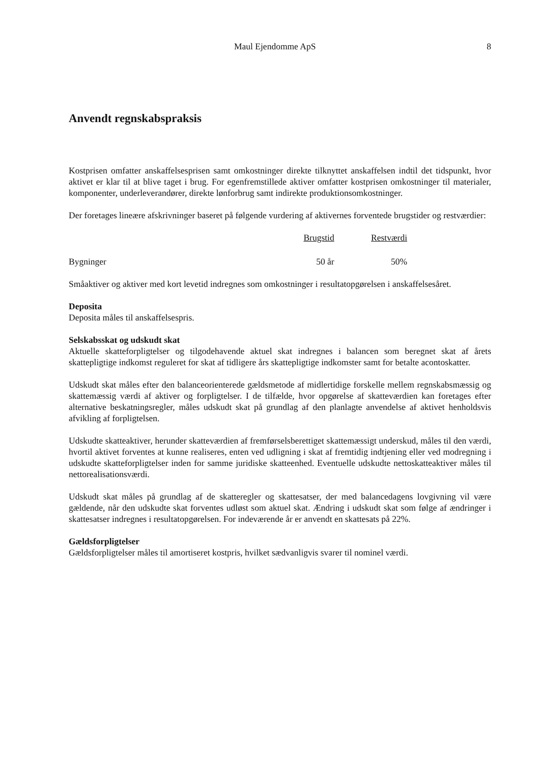Maul Ejendomme ApS 8
Anvendt regnskabspraksis
Kostprisen omfatter anskaffelsesprisen samt omkostninger direkte tilknyttet anskaffelsen indtil det tidspunkt, hvor aktivet er klar til at blive taget i brug. For egenfremstillede aktiver omfatter kostprisen omkostninger til materialer, komponenter, underleverandører, direkte lønforbrug samt indirekte produktionsomkostninger.
Der foretages lineære afskrivninger baseret på følgende vurdering af aktivernes forventede brugstider og restværdier:
| | Brugstid | Restværdi |
| --- | --- | --- |
| Bygninger | 50 år | 50% |
Småaktiver og aktiver med kort levetid indregnes som omkostninger i resultatopgørelsen i anskaffelsesåret.
Deposita
Deposita måles til anskaffelsespris.
Selskabsskat og udskudt skat
Aktuelle skatteforpligtelser og tilgodehavende aktuel skat indregnes i balancen som beregnet skat af årets skattepligtige indkomst reguleret for skat af tidligere års skattepligtige indkomster samt for betalte acontoskatter.
Udskudt skat måles efter den balanceorienterede gældsmetode af midlertidige forskelle mellem regnskabsmæssig og skattemæssig værdi af aktiver og forpligtelser. I de tilfælde, hvor opgørelse af skatteværdien kan foretages efter alternative beskatningsregler, måles udskudt skat på grundlag af den planlagte anvendelse af aktivet henholdsvis afvikling af forpligtelsen.
Udskudte skatteaktiver, herunder skatteværdien af fremførselsberettiget skattemæssigt underskud, måles til den værdi, hvortil aktivet forventes at kunne realiseres, enten ved udligning i skat af fremtidig indtjening eller ved modregning i udskudte skatteforpligtelser inden for samme juridiske skatteenhed. Eventuelle udskudte nettoskatteaktiver måles til nettorealisationsværdi.
Udskudt skat måles på grundlag af de skatteregler og skattesatser, der med balancedagens lovgivning vil være gældende, når den udskudte skat forventes udløst som aktuel skat. Ændring i udskudt skat som følge af ændringer i skattesatser indregnes i resultatopgørelsen. For indeværende år er anvendt en skattesats på 22%.
Gældsforpligtelser
Gældsforpligtelser måles til amortiseret kostpris, hvilket sædvanligvis svarer til nominel værdi.